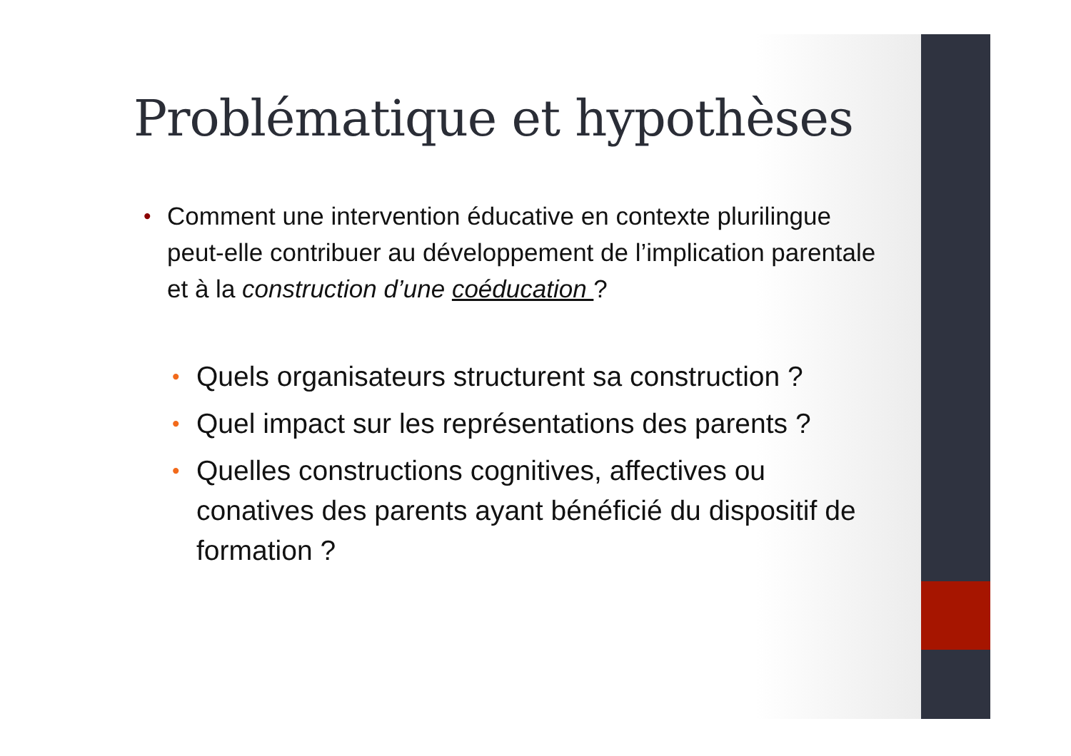Problématique et hypothèses
• Comment une intervention éducative en contexte plurilingue peut-elle contribuer au développement de l’implication parentale et à la construction d’une coéducation ?
• Quels organisateurs structurent sa construction ?
• Quel impact sur les représentations des parents ?
• Quelles constructions cognitives, affectives ou conatives des parents ayant bénéficié du dispositif de formation ?